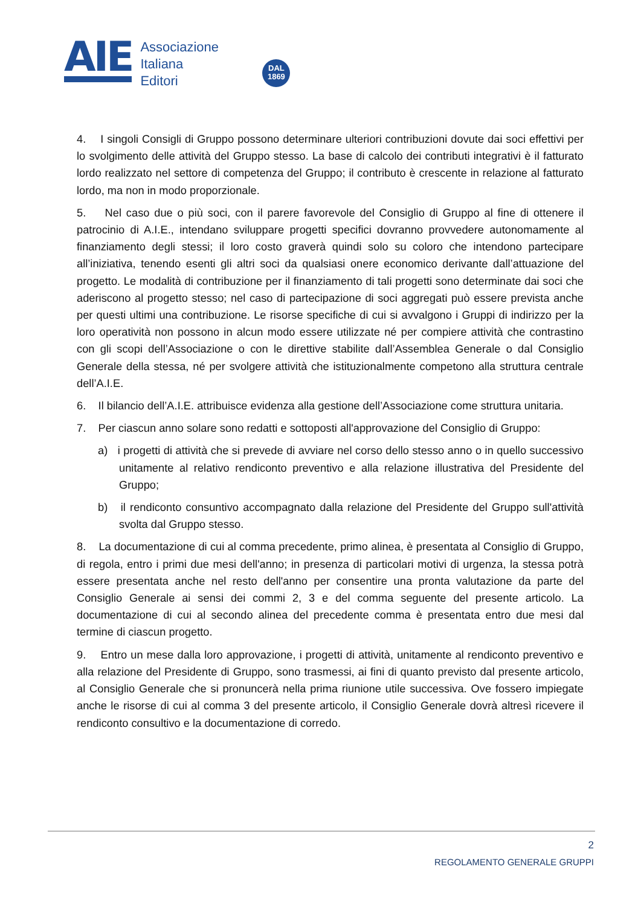AIE
Associazione
Italiana
Editori
DAL
1869
4. I singoli Consigli di Gruppo possono determinare ulteriori contribuzioni dovute dai soci effettivi per lo svolgimento delle attività del Gruppo stesso. La base di calcolo dei contributi integrativi è il fatturato lordo realizzato nel settore di competenza del Gruppo; il contributo è crescente in relazione al fatturato lordo, ma non in modo proporzionale.
5. Nel caso due o più soci, con il parere favorevole del Consiglio di Gruppo al fine di ottenere il patrocinio di A.I.E., intendano sviluppare progetti specifici dovranno provvedere autonomamente al finanziamento degli stessi; il loro costo graverà quindi solo su coloro che intendono partecipare all’iniziativa, tenendo esenti gli altri soci da qualsiasi onere economico derivante dall’attuazione del progetto. Le modalità di contribuzione per il finanziamento di tali progetti sono determinate dai soci che aderiscono al progetto stesso; nel caso di partecipazione di soci aggregati può essere prevista anche per questi ultimi una contribuzione. Le risorse specifiche di cui si avvalgono i Gruppi di indirizzo per la loro operatività non possono in alcun modo essere utilizzate né per compiere attività che contrastino con gli scopi dell’Associazione o con le direttive stabilite dall’Assemblea Generale o dal Consiglio Generale della stessa, né per svolgere attività che istituzionalmente competono alla struttura centrale dell’A.I.E.
6. Il bilancio dell’A.I.E. attribuisce evidenza alla gestione dell’Associazione come struttura unitaria.
7. Per ciascun anno solare sono redatti e sottoposti all'approvazione del Consiglio di Gruppo:
a) i progetti di attività che si prevede di avviare nel corso dello stesso anno o in quello successivo unitamente al relativo rendiconto preventivo e alla relazione illustrativa del Presidente del Gruppo;
b) il rendiconto consuntivo accompagnato dalla relazione del Presidente del Gruppo sull'attività svolta dal Gruppo stesso.
8. La documentazione di cui al comma precedente, primo alinea, è presentata al Consiglio di Gruppo, di regola, entro i primi due mesi dell'anno; in presenza di particolari motivi di urgenza, la stessa potrà essere presentata anche nel resto dell'anno per consentire una pronta valutazione da parte del Consiglio Generale ai sensi dei commi 2, 3 e del comma seguente del presente articolo. La documentazione di cui al secondo alinea del precedente comma è presentata entro due mesi dal termine di ciascun progetto.
9. Entro un mese dalla loro approvazione, i progetti di attività, unitamente al rendiconto preventivo e alla relazione del Presidente di Gruppo, sono trasmessi, ai fini di quanto previsto dal presente articolo, al Consiglio Generale che si pronuncerà nella prima riunione utile successiva. Ove fossero impiegate anche le risorse di cui al comma 3 del presente articolo, il Consiglio Generale dovrà altresì ricevere il rendiconto consultivo e la documentazione di corredo.
2
REGOLAMENTO GENERALE GRUPPI